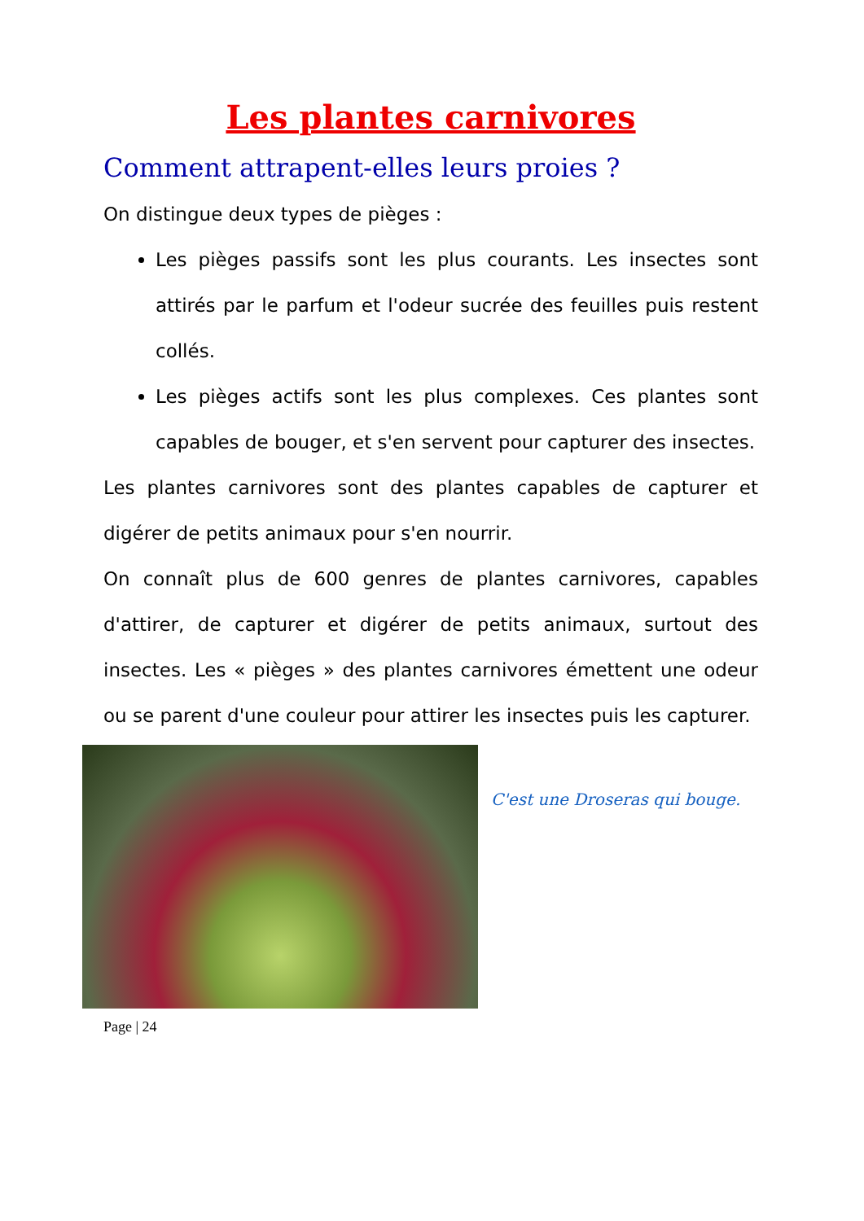Les plantes carnivores
Comment attrapent-elles leurs proies ?
On distingue deux types de pièges :
Les pièges passifs sont les plus courants. Les insectes sont attirés par le parfum et l'odeur sucrée des feuilles puis restent collés.
Les pièges actifs sont les plus complexes. Ces plantes sont capables de bouger, et s'en servent pour capturer des insectes.
Les plantes carnivores sont des plantes capables de capturer et digérer de petits animaux pour s'en nourrir.
On connaît plus de 600 genres de plantes carnivores, capables d'attirer, de capturer et digérer de petits animaux, surtout des insectes. Les « pièges » des plantes carnivores émettent une odeur ou se parent d'une couleur pour attirer les insectes puis les capturer.
C'est une Droseras qui bouge.
Page | 24